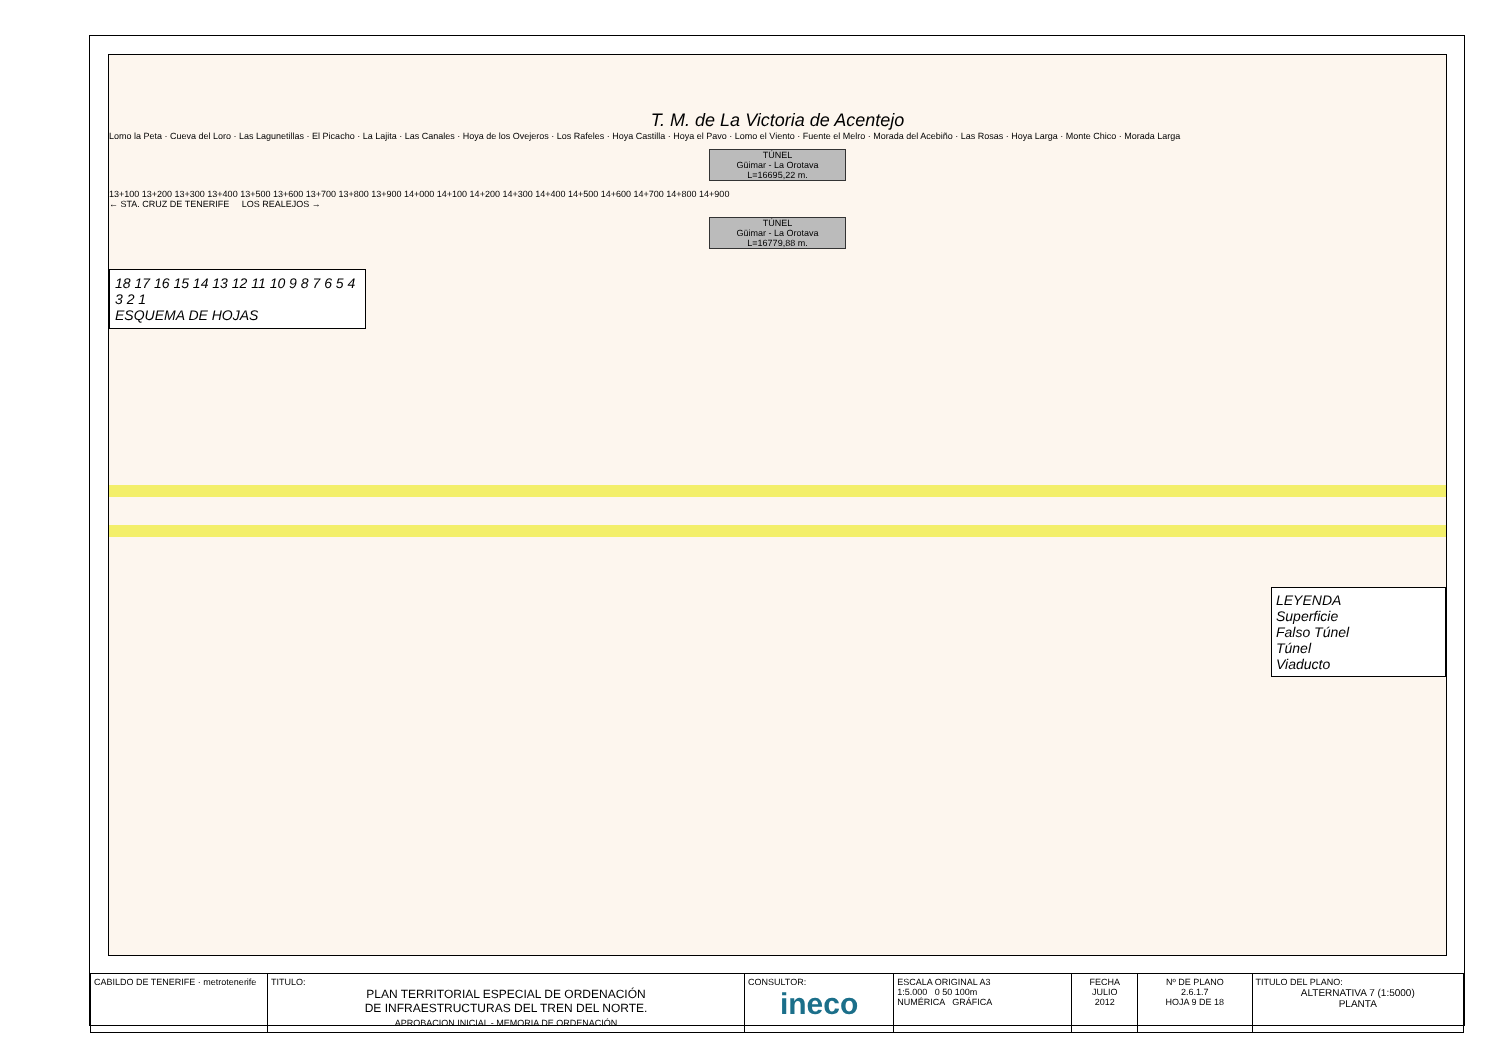T. M. de La Victoria de Acentejo
Lomo la Peta · Cueva del Loro · Las Lagunetillas · El Picacho · La Lajita · Las Canales · Hoya de los Ovejeros · Los Rafeles · Hoya Castilla · Hoya el Pavo · Lomo el Viento · Fuente el Melro · Morada del Acebiño · Las Rosas · Hoya Larga · Monte Chico · Morada Larga
TÚNEL
Güimar - La Orotava
L=16695,22 m.
13+100 13+200 13+300 13+400 13+500 13+600 13+700 13+800 13+900 14+000 14+100 14+200 14+300 14+400 14+500 14+600 14+700 14+800 14+900
← STA. CRUZ DE TENERIFE LOS REALEJOS →
TÚNEL
Güimar - La Orotava
L=16779,88 m.
LEYENDA
Superficie
Falso Túnel
Túnel
Viaducto
18 17 16 15 14 13 12 11 10 9 8 7 6 5 4 3 2 1
ESQUEMA DE HOJAS
| CABILDO DE TENERIFE · metrotenerife | TITULO: PLAN TERRITORIAL ESPECIAL DE ORDENACIÓN DE INFRAESTRUCTURAS DEL TREN DEL NORTE. APROBACION INICIAL - MEMORIA DE ORDENACIÓN | CONSULTOR: ineco | ESCALA ORIGINAL A3 1:5.000 0 50 100m NUMÉRICA GRÁFICA | FECHA JULIO 2012 | Nº DE PLANO 2.6.1.7 HOJA 9 DE 18 | TITULO DEL PLANO: ALTERNATIVA 7 (1:5000) PLANTA |